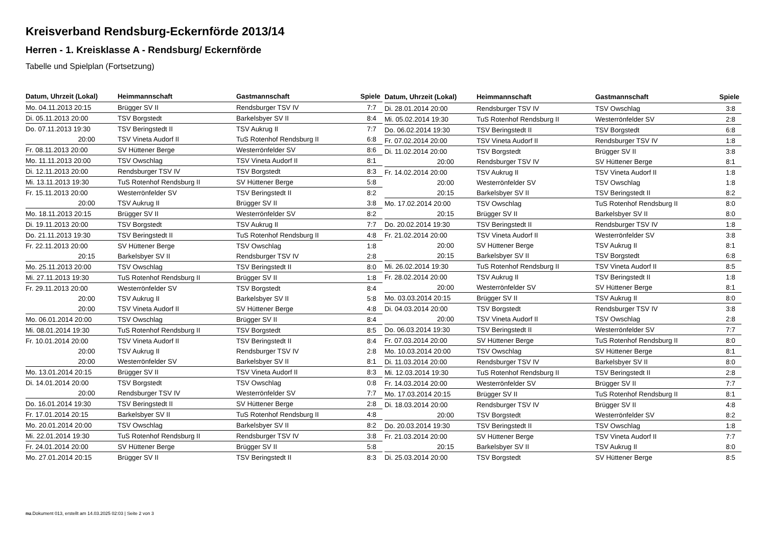Kreisverband Rendsburg-Eckernförde 2013/14
Herren - 1. Kreisklasse A - Rendsburg/ Eckernförde
Tabelle und Spielplan (Fortsetzung)
| Datum, Uhrzeit (Lokal) | Heimmannschaft | Gastmannschaft | Spiele |
| --- | --- | --- | --- |
| Mo. 04.11.2013 20:15 | Brügger SV II | Rendsburger TSV IV | 7:7 |
| Di. 05.11.2013 20:00 | TSV Borgstedt | Barkelsbyer SV II | 8:4 |
| Do. 07.11.2013 19:30 | TSV Beringstedt II | TSV Aukrug II | 7:7 |
| 20:00 | TSV Vineta Audorf II | TuS Rotenhof Rendsburg II | 6:8 |
| Fr. 08.11.2013 20:00 | SV Hüttener Berge | Westerrönfelder SV | 8:6 |
| Mo. 11.11.2013 20:00 | TSV Owschlag | TSV Vineta Audorf II | 8:1 |
| Di. 12.11.2013 20:00 | Rendsburger TSV IV | TSV Borgstedt | 8:3 |
| Mi. 13.11.2013 19:30 | TuS Rotenhof Rendsburg II | SV Hüttener Berge | 5:8 |
| Fr. 15.11.2013 20:00 | Westerrönfelder SV | TSV Beringstedt II | 8:2 |
| 20:00 | TSV Aukrug II | Brügger SV II | 3:8 |
| Mo. 18.11.2013 20:15 | Brügger SV II | Westerrönfelder SV | 8:2 |
| Di. 19.11.2013 20:00 | TSV Borgstedt | TSV Aukrug II | 7:7 |
| Do. 21.11.2013 19:30 | TSV Beringstedt II | TuS Rotenhof Rendsburg II | 4:8 |
| Fr. 22.11.2013 20:00 | SV Hüttener Berge | TSV Owschlag | 1:8 |
| 20:15 | Barkelsbyer SV II | Rendsburger TSV IV | 2:8 |
| Mo. 25.11.2013 20:00 | TSV Owschlag | TSV Beringstedt II | 8:0 |
| Mi. 27.11.2013 19:30 | TuS Rotenhof Rendsburg II | Brügger SV II | 1:8 |
| Fr. 29.11.2013 20:00 | Westerrönfelder SV | TSV Borgstedt | 8:4 |
| 20:00 | TSV Aukrug II | Barkelsbyer SV II | 5:8 |
| 20:00 | TSV Vineta Audorf II | SV Hüttener Berge | 4:8 |
| Mo. 06.01.2014 20:00 | TSV Owschlag | Brügger SV II | 8:4 |
| Mi. 08.01.2014 19:30 | TuS Rotenhof Rendsburg II | TSV Borgstedt | 8:5 |
| Fr. 10.01.2014 20:00 | TSV Vineta Audorf II | TSV Beringstedt II | 8:4 |
| 20:00 | TSV Aukrug II | Rendsburger TSV IV | 2:8 |
| 20:00 | Westerrönfelder SV | Barkelsbyer SV II | 8:1 |
| Mo. 13.01.2014 20:15 | Brügger SV II | TSV Vineta Audorf II | 8:3 |
| Di. 14.01.2014 20:00 | TSV Borgstedt | TSV Owschlag | 0:8 |
| 20:00 | Rendsburger TSV IV | Westerrönfelder SV | 7:7 |
| Do. 16.01.2014 19:30 | TSV Beringstedt II | SV Hüttener Berge | 2:8 |
| Fr. 17.01.2014 20:15 | Barkelsbyer SV II | TuS Rotenhof Rendsburg II | 4:8 |
| Mo. 20.01.2014 20:00 | TSV Owschlag | Barkelsbyer SV II | 8:2 |
| Mi. 22.01.2014 19:30 | TuS Rotenhof Rendsburg II | Rendsburger TSV IV | 3:8 |
| Fr. 24.01.2014 20:00 | SV Hüttener Berge | Brügger SV II | 5:8 |
| Mo. 27.01.2014 20:15 | Brügger SV II | TSV Beringstedt II | 8:3 |
| Datum, Uhrzeit (Lokal) | Heimmannschaft | Gastmannschaft | Spiele |
| --- | --- | --- | --- |
| Di. 28.01.2014 20:00 | Rendsburger TSV IV | TSV Owschlag | 3:8 |
| Mi. 05.02.2014 19:30 | TuS Rotenhof Rendsburg II | Westerrönfelder SV | 2:8 |
| Do. 06.02.2014 19:30 | TSV Beringstedt II | TSV Borgstedt | 6:8 |
| Fr. 07.02.2014 20:00 | TSV Vineta Audorf II | Rendsburger TSV IV | 1:8 |
| Di. 11.02.2014 20:00 | TSV Borgstedt | Brügger SV II | 3:8 |
| 20:00 | Rendsburger TSV IV | SV Hüttener Berge | 8:1 |
| Fr. 14.02.2014 20:00 | TSV Aukrug II | TSV Vineta Audorf II | 1:8 |
| 20:00 | Westerrönfelder SV | TSV Owschlag | 1:8 |
| 20:15 | Barkelsbyer SV II | TSV Beringstedt II | 8:2 |
| Mo. 17.02.2014 20:00 | TSV Owschlag | TuS Rotenhof Rendsburg II | 8:0 |
| 20:15 | Brügger SV II | Barkelsbyer SV II | 8:0 |
| Do. 20.02.2014 19:30 | TSV Beringstedt II | Rendsburger TSV IV | 1:8 |
| Fr. 21.02.2014 20:00 | TSV Vineta Audorf II | Westerrönfelder SV | 3:8 |
| 20:00 | SV Hüttener Berge | TSV Aukrug II | 8:1 |
| 20:15 | Barkelsbyer SV II | TSV Borgstedt | 6:8 |
| Mi. 26.02.2014 19:30 | TuS Rotenhof Rendsburg II | TSV Vineta Audorf II | 8:5 |
| Fr. 28.02.2014 20:00 | TSV Aukrug II | TSV Beringstedt II | 1:8 |
| 20:00 | Westerrönfelder SV | SV Hüttener Berge | 8:1 |
| Mo. 03.03.2014 20:15 | Brügger SV II | TSV Aukrug II | 8:0 |
| Di. 04.03.2014 20:00 | TSV Borgstedt | Rendsburger TSV IV | 3:8 |
| 20:00 | TSV Vineta Audorf II | TSV Owschlag | 2:8 |
| Do. 06.03.2014 19:30 | TSV Beringstedt II | Westerrönfelder SV | 7:7 |
| Fr. 07.03.2014 20:00 | SV Hüttener Berge | TuS Rotenhof Rendsburg II | 8:0 |
| Mo. 10.03.2014 20:00 | TSV Owschlag | SV Hüttener Berge | 8:1 |
| Di. 11.03.2014 20:00 | Rendsburger TSV IV | Barkelsbyer SV II | 8:0 |
| Mi. 12.03.2014 19:30 | TuS Rotenhof Rendsburg II | TSV Beringstedt II | 2:8 |
| Fr. 14.03.2014 20:00 | Westerrönfelder SV | Brügger SV II | 7:7 |
| Mo. 17.03.2014 20:15 | Brügger SV II | TuS Rotenhof Rendsburg II | 8:1 |
| Di. 18.03.2014 20:00 | Rendsburger TSV IV | Brügger SV II | 4:8 |
| 20:00 | TSV Borgstedt | Westerrönfelder SV | 8:2 |
| Do. 20.03.2014 19:30 | TSV Beringstedt II | TSV Owschlag | 1:8 |
| Fr. 21.03.2014 20:00 | SV Hüttener Berge | TSV Vineta Audorf II | 7:7 |
| 20:15 | Barkelsbyer SV II | TSV Aukrug II | 8:0 |
| Di. 25.03.2014 20:00 | TSV Borgstedt | SV Hüttener Berge | 8:5 |
nu.Dokument 013, erstellt am 14.03.2025 02:03 | Seite 2 von 3